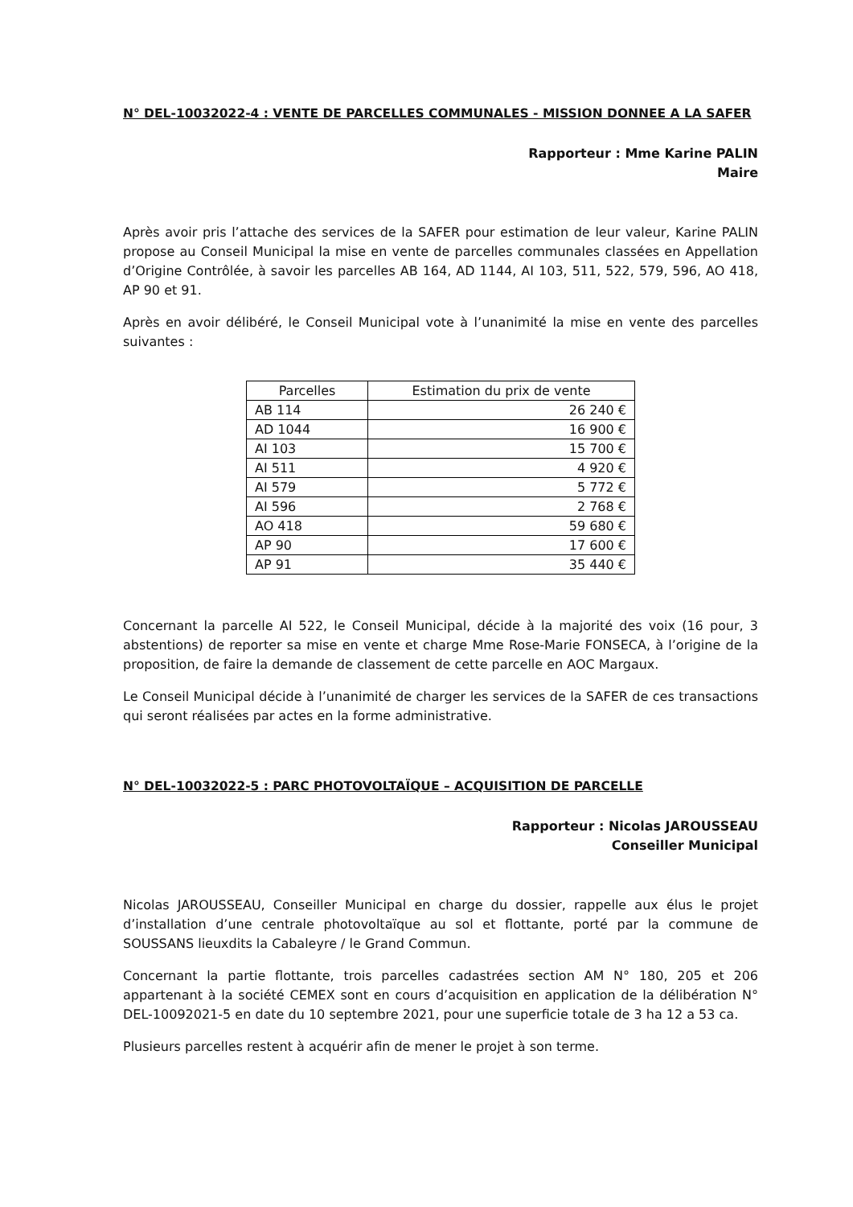N° DEL-10032022-4 : VENTE DE PARCELLES COMMUNALES - MISSION DONNEE A LA SAFER
Rapporteur : Mme Karine PALIN
Maire
Après avoir pris l’attache des services de la SAFER pour estimation de leur valeur, Karine PALIN propose au Conseil Municipal la mise en vente de parcelles communales classées en Appellation d’Origine Contrôlée, à savoir les parcelles AB 164, AD 1144, AI 103, 511, 522, 579, 596, AO 418, AP 90 et 91.
Après en avoir délibéré, le Conseil Municipal vote à l’unanimité la mise en vente des parcelles suivantes :
| Parcelles | Estimation du prix de vente |
| --- | --- |
| AB 114 | 26 240 € |
| AD 1044 | 16 900 € |
| AI 103 | 15 700 € |
| AI 511 | 4 920 € |
| AI 579 | 5 772 € |
| AI 596 | 2 768 € |
| AO 418 | 59 680 € |
| AP 90 | 17 600 € |
| AP 91 | 35 440 € |
Concernant la parcelle AI 522, le Conseil Municipal, décide à la majorité des voix (16 pour, 3 abstentions) de reporter sa mise en vente et charge Mme Rose-Marie FONSECA, à l’origine de la proposition, de faire la demande de classement de cette parcelle en AOC Margaux.
Le Conseil Municipal décide à l’unanimité de charger les services de la SAFER de ces transactions qui seront réalisées par actes en la forme administrative.
N° DEL-10032022-5 : PARC PHOTOVOLTAÏQUE – ACQUISITION DE PARCELLE
Rapporteur : Nicolas JAROUSSEAU
Conseiller Municipal
Nicolas JAROUSSEAU, Conseiller Municipal en charge du dossier, rappelle aux élus le projet d’installation d’une centrale photovoltaïque au sol et flottante, porté par la commune de SOUSSANS lieuxdits la Cabaleyre / le Grand Commun.
Concernant la partie flottante, trois parcelles cadastrées section AM N° 180, 205 et 206 appartenant à la société CEMEX sont en cours d’acquisition en application de la délibération N° DEL-10092021-5 en date du 10 septembre 2021, pour une superficie totale de 3 ha 12 a 53 ca.
Plusieurs parcelles restent à acquérir afin de mener le projet à son terme.